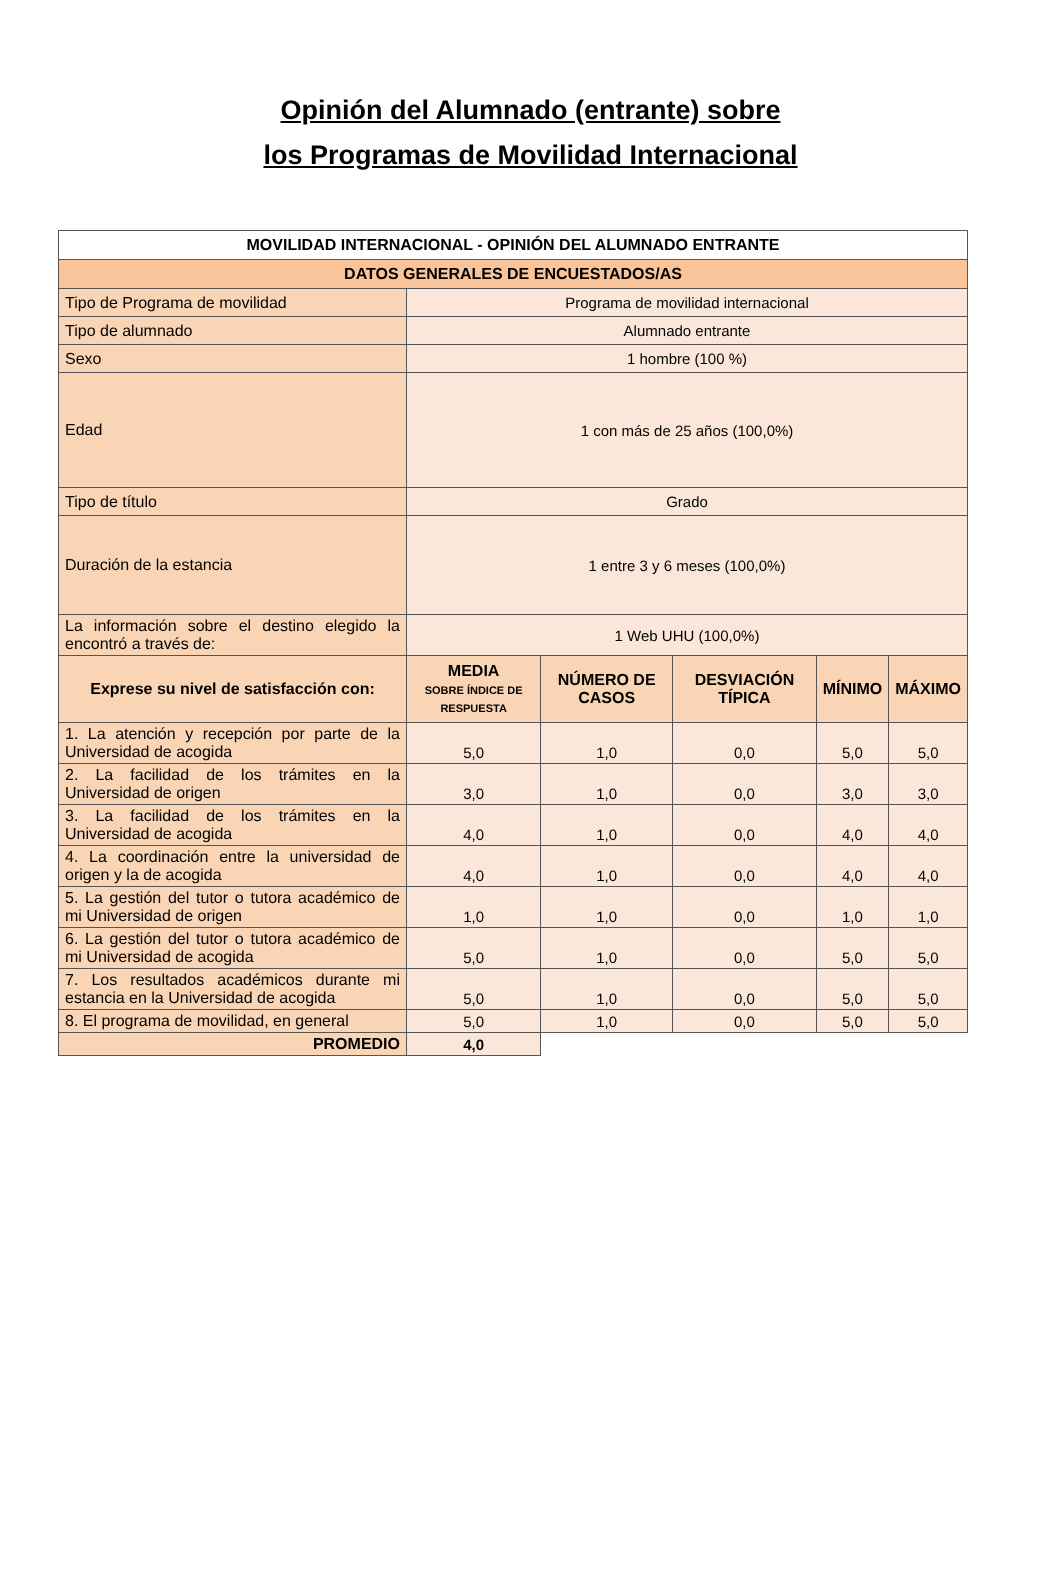Opinión del Alumnado (entrante) sobre
los Programas de Movilidad Internacional
| MOVILIDAD INTERNACIONAL - OPINIÓN DEL ALUMNADO ENTRANTE | | | | | |
| DATOS GENERALES DE ENCUESTADOS/AS | | | | | |
| Tipo de Programa de movilidad | Programa de movilidad internacional | | | | |
| Tipo de alumnado | Alumnado entrante | | | | |
| Sexo | 1 hombre (100 %) | | | | |
| Edad | 1 con más de 25 años (100,0%) | | | | |
| Tipo de título | Grado | | | | |
| Duración de la estancia | 1 entre 3 y 6 meses (100,0%) | | | | |
| La información sobre el destino elegido la encontró a través de: | 1 Web UHU (100,0%) | | | | |
| Exprese su nivel de satisfacción con: | MEDIA SOBRE ÍNDICE DE RESPUESTA | NÚMERO DE CASOS | DESVIACIÓN TÍPICA | MÍNIMO | MÁXIMO |
| 1. La atención y recepción por parte de la Universidad de acogida | 5,0 | 1,0 | 0,0 | 5,0 | 5,0 |
| 2. La facilidad de los trámites en la Universidad de origen | 3,0 | 1,0 | 0,0 | 3,0 | 3,0 |
| 3. La facilidad de los trámites en la Universidad de acogida | 4,0 | 1,0 | 0,0 | 4,0 | 4,0 |
| 4. La coordinación entre la universidad de origen y la de acogida | 4,0 | 1,0 | 0,0 | 4,0 | 4,0 |
| 5. La gestión del tutor o tutora académico de mi Universidad de origen | 1,0 | 1,0 | 0,0 | 1,0 | 1,0 |
| 6. La gestión del tutor o tutora académico de mi Universidad de acogida | 5,0 | 1,0 | 0,0 | 5,0 | 5,0 |
| 7. Los resultados académicos durante mi estancia en la Universidad de acogida | 5,0 | 1,0 | 0,0 | 5,0 | 5,0 |
| 8. El programa de movilidad, en general | 5,0 | 1,0 | 0,0 | 5,0 | 5,0 |
| PROMEDIO | 4,0 | | | | |